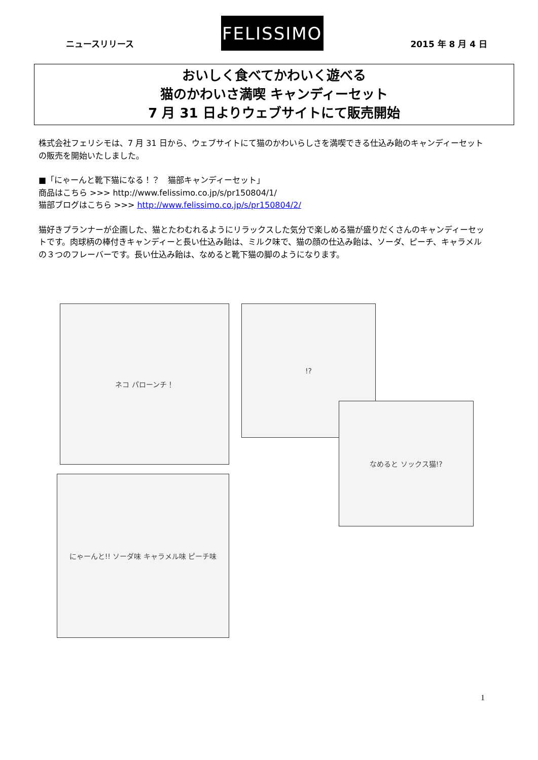ニュースリリース
FELISSIMO
2015 年 8 月 4 日
おいしく食べてかわいく遊べる
猫のかわいさ満喫 キャンディーセット
7 月 31 日よりウェブサイトにて販売開始
株式会社フェリシモは、7 月 31 日から、ウェブサイトにて猫のかわいらしさを満喫できる仕込み飴のキャンディーセットの販売を開始いたしました。
■「にゃーんと靴下猫になる！？　猫部キャンディーセット」
商品はこちら >>> http://www.felissimo.co.jp/s/pr150804/1/
猫部ブログはこちら >>> http://www.felissimo.co.jp/s/pr150804/2/
猫好きプランナーが企画した、猫とたわむれるようにリラックスした気分で楽しめる猫が盛りだくさんのキャンディーセットです。肉球柄の棒付きキャンディーと長い仕込み飴は、ミルク味で、猫の顔の仕込み飴は、ソーダ、ピーチ、キャラメルの３つのフレーバーです。長い仕込み飴は、なめると靴下猫の脚のようになります。
ネコ パローンチ！ !?
なめると ソックス猫!?
にゃーんと!! ソーダ味 キャラメル味 ピーチ味
1